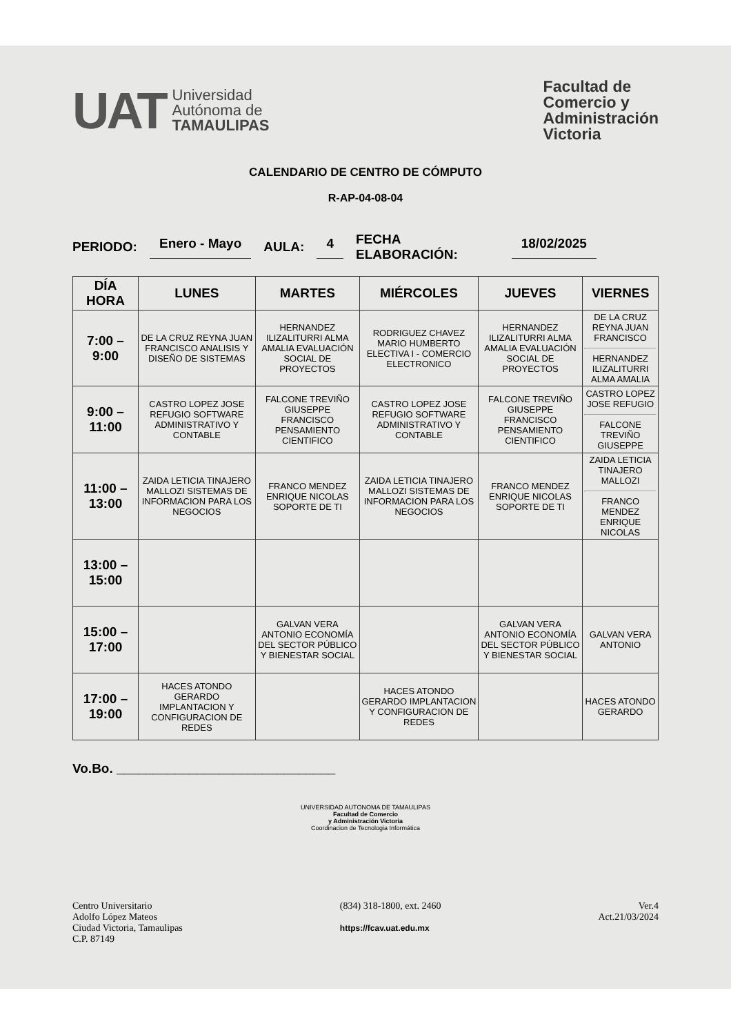UAT
Universidad
Autónoma de
TAMAULIPAS
Facultad de
Comercio y
Administración
Victoria
CALENDARIO DE CENTRO DE CÓMPUTO
R-AP-04-08-04
PERIODO: Enero - Mayo AULA: 4 FECHA
ELABORACIÓN: 18/02/2025
| DÍA HORA | LUNES | MARTES | MIÉRCOLES | JUEVES | VIERNES |
| --- | --- | --- | --- | --- | --- |
| 7:00 – 9:00 | DE LA CRUZ REYNA JUAN FRANCISCO ANALISIS Y DISEÑO DE SISTEMAS | HERNANDEZ ILIZALITURRI ALMA AMALIA EVALUACIÓN SOCIAL DE PROYECTOS | RODRIGUEZ CHAVEZ MARIO HUMBERTO ELECTIVA I - COMERCIO ELECTRONICO | HERNANDEZ ILIZALITURRI ALMA AMALIA EVALUACIÓN SOCIAL DE PROYECTOS | DE LA CRUZ REYNA JUAN FRANCISCO HERNANDEZ ILIZALITURRI ALMA AMALIA |
| 9:00 – 11:00 | CASTRO LOPEZ JOSE REFUGIO SOFTWARE ADMINISTRATIVO Y CONTABLE | FALCONE TREVIÑO GIUSEPPE FRANCISCO PENSAMIENTO CIENTIFICO | CASTRO LOPEZ JOSE REFUGIO SOFTWARE ADMINISTRATIVO Y CONTABLE | FALCONE TREVIÑO GIUSEPPE FRANCISCO PENSAMIENTO CIENTIFICO | CASTRO LOPEZ JOSE REFUGIO FALCONE TREVIÑO GIUSEPPE |
| 11:00 – 13:00 | ZAIDA LETICIA TINAJERO MALLOZI SISTEMAS DE INFORMACION PARA LOS NEGOCIOS | FRANCO MENDEZ ENRIQUE NICOLAS SOPORTE DE TI | ZAIDA LETICIA TINAJERO MALLOZI SISTEMAS DE INFORMACION PARA LOS NEGOCIOS | FRANCO MENDEZ ENRIQUE NICOLAS SOPORTE DE TI | ZAIDA LETICIA TINAJERO MALLOZI FRANCO MENDEZ ENRIQUE NICOLAS |
| 13:00 – 15:00 | | | | | |
| 15:00 – 17:00 | | GALVAN VERA ANTONIO ECONOMÍA DEL SECTOR PÚBLICO Y BIENESTAR SOCIAL | | GALVAN VERA ANTONIO ECONOMÍA DEL SECTOR PÚBLICO Y BIENESTAR SOCIAL | GALVAN VERA ANTONIO |
| 17:00 – 19:00 | HACES ATONDO GERARDO IMPLANTACION Y CONFIGURACION DE REDES | | HACES ATONDO GERARDO IMPLANTACION Y CONFIGURACION DE REDES | | HACES ATONDO GERARDO |
Vo.Bo. ______________________________
UNIVERSIDAD AUTONOMA DE TAMAULIPAS
Facultad de Comercio
y Administración Victoria
Coordinacion de Tecnologia Informática
Centro Universitario
Adolfo López Mateos
Ciudad Victoria, Tamaulipas
C.P. 87149
(834) 318-1800, ext. 2460
https://fcav.uat.edu.mx
Ver.4
Act.21/03/2024